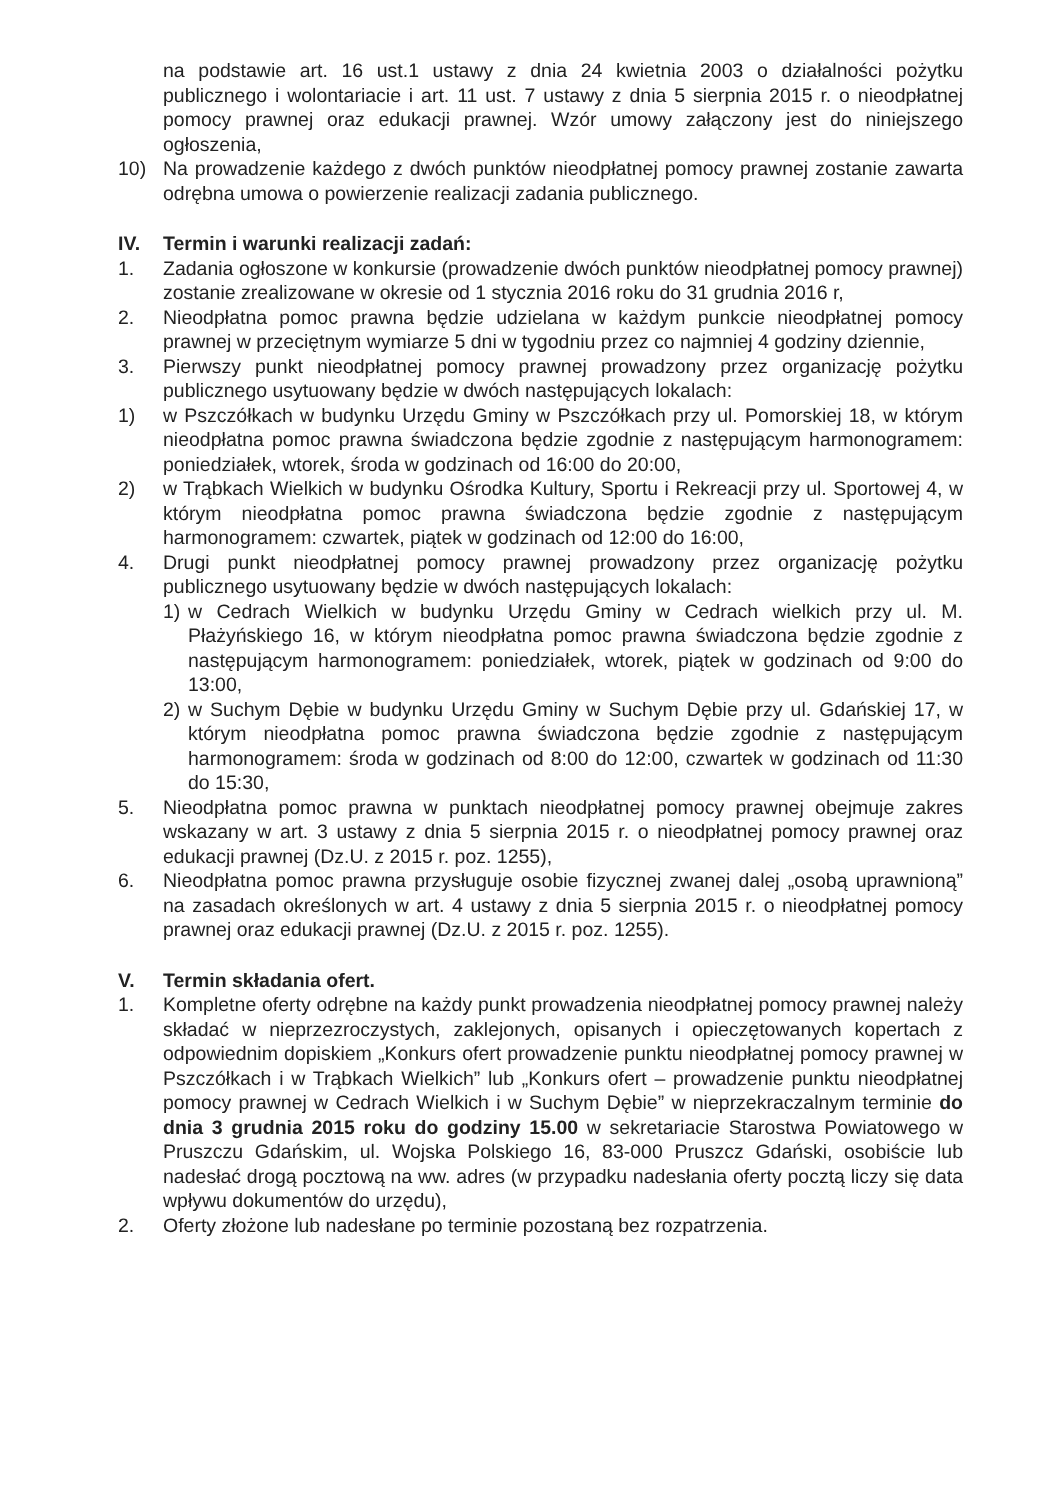na podstawie art. 16 ust.1 ustawy z dnia 24 kwietnia 2003 o działalności pożytku publicznego i wolontariacie i art. 11 ust. 7 ustawy z dnia 5 sierpnia 2015 r. o nieodpłatnej pomocy prawnej oraz edukacji prawnej. Wzór umowy załączony jest do niniejszego ogłoszenia,
10) Na prowadzenie każdego z dwóch punktów nieodpłatnej pomocy prawnej zostanie zawarta odrębna umowa o powierzenie realizacji zadania publicznego.
IV. Termin i warunki realizacji zadań:
1. Zadania ogłoszone w konkursie (prowadzenie dwóch punktów nieodpłatnej pomocy prawnej) zostanie zrealizowane w okresie od 1 stycznia 2016 roku do 31 grudnia 2016 r,
2. Nieodpłatna pomoc prawna będzie udzielana w każdym punkcie nieodpłatnej pomocy prawnej w przeciętnym wymiarze 5 dni w tygodniu przez co najmniej 4 godziny dziennie,
3. Pierwszy punkt nieodpłatnej pomocy prawnej prowadzony przez organizację pożytku publicznego usytuowany będzie w dwóch następujących lokalach:
1) w Pszczółkach w budynku Urzędu Gminy w Pszczółkach przy ul. Pomorskiej 18, w którym nieodpłatna pomoc prawna świadczona będzie zgodnie z następującym harmonogramem: poniedziałek, wtorek, środa w godzinach od 16:00 do 20:00,
2) w Trąbkach Wielkich w budynku Ośrodka Kultury, Sportu i Rekreacji przy ul. Sportowej 4, w którym nieodpłatna pomoc prawna świadczona będzie zgodnie z następującym harmonogramem: czwartek, piątek w godzinach od 12:00 do 16:00,
4. Drugi punkt nieodpłatnej pomocy prawnej prowadzony przez organizację pożytku publicznego usytuowany będzie w dwóch następujących lokalach:
1) w Cedrach Wielkich w budynku Urzędu Gminy w Cedrach wielkich przy ul. M. Płażyńskiego 16, w którym nieodpłatna pomoc prawna świadczona będzie zgodnie z następującym harmonogramem: poniedziałek, wtorek, piątek w godzinach od 9:00 do 13:00,
2) w Suchym Dębie w budynku Urzędu Gminy w Suchym Dębie przy ul. Gdańskiej 17, w którym nieodpłatna pomoc prawna świadczona będzie zgodnie z następującym harmonogramem: środa w godzinach od 8:00 do 12:00, czwartek w godzinach od 11:30 do 15:30,
5. Nieodpłatna pomoc prawna w punktach nieodpłatnej pomocy prawnej obejmuje zakres wskazany w art. 3 ustawy z dnia 5 sierpnia 2015 r. o nieodpłatnej pomocy prawnej oraz edukacji prawnej (Dz.U. z 2015 r. poz. 1255),
6. Nieodpłatna pomoc prawna przysługuje osobie fizycznej zwanej dalej „osobą uprawnioną” na zasadach określonych w art. 4 ustawy z dnia 5 sierpnia 2015 r. o nieodpłatnej pomocy prawnej oraz edukacji prawnej (Dz.U. z 2015 r. poz. 1255).
V. Termin składania ofert.
1. Kompletne oferty odrębne na każdy punkt prowadzenia nieodpłatnej pomocy prawnej należy składać w nieprzezroczystych, zaklejonych, opisanych i opieczętowanych kopertach z odpowiednim dopiskiem „Konkurs ofert prowadzenie punktu nieodpłatnej pomocy prawnej w Pszczółkach i w Trąbkach Wielkich” lub „Konkurs ofert – prowadzenie punktu nieodpłatnej pomocy prawnej w Cedrach Wielkich i w Suchym Dębie” w nieprzekraczalnym terminie do dnia 3 grudnia 2015 roku do godziny 15.00 w sekretariacie Starostwa Powiatowego w Pruszczu Gdańskim, ul. Wojska Polskiego 16, 83-000 Pruszcz Gdański, osobiście lub nadesłać drogą pocztową na ww. adres (w przypadku nadesłania oferty pocztą liczy się data wpływu dokumentów do urzędu),
2. Oferty złożone lub nadesłane po terminie pozostaną bez rozpatrzenia.